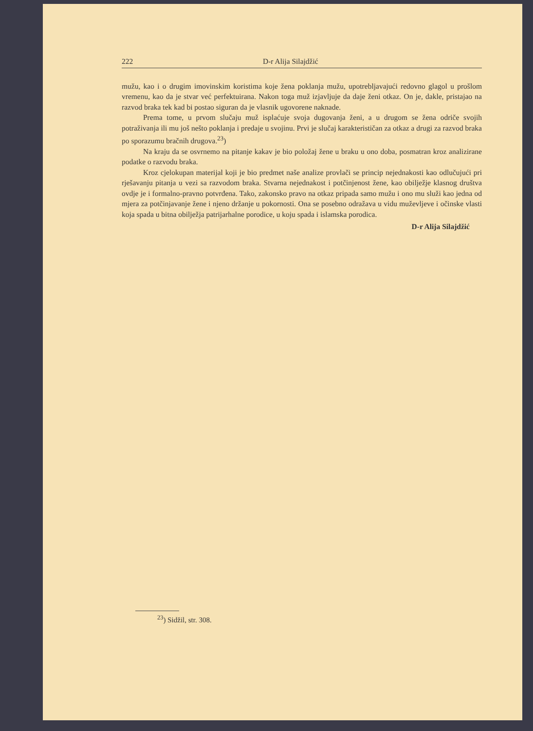222 D-r Alija Silajdžić
mužu, kao i o drugim imovinskim koristima koje žena poklanja mužu, upotrebljavajući redovno glagol u prošlom vremenu, kao da je stvar već perfektuirana. Nakon toga muž izjavljuje da daje ženi otkaz. On je, dakle, pristajao na razvod braka tek kad bi postao siguran da je vlasnik ugovorene naknade.
Prema tome, u prvom slučaju muž isplaćuje svoja dugovanja ženi, a u drugom se žena odriče svojih potraživanja ili mu još nešto poklanja i predaje u svojinu. Prvi je slučaj karakterističan za otkaz a drugi za razvod braka po sporazumu bračnih drugova.<sup>23</sup>)
Na kraju da se osvrnemo na pitanje kakav je bio položaj žene u braku u ono doba, posmatran kroz analizirane podatke o razvodu braka.
Kroz cjelokupan materijal koji je bio predmet naše analize provlači se princip nejednakosti kao odlučujući pri rješavanju pitanja u vezi sa razvodom braka. Stvarna nejednakost i potčinjenost žene, kao obilježje klasnog društva ovdje je i formalno-pravno potvrđena. Tako, zakonsko pravo na otkaz pripada samo mužu i ono mu služi kao jedna od mjera za potčinjavanje žene i njeno držanje u pokornosti. Ona se posebno odražava u vidu muževljeve i očinske vlasti koja spada u bitna obilježja patrijarhalne porodice, u koju spada i islamska porodica.
D-r Alija Silajdžić
<sup>23</sup>) Sidžil, str. 308.